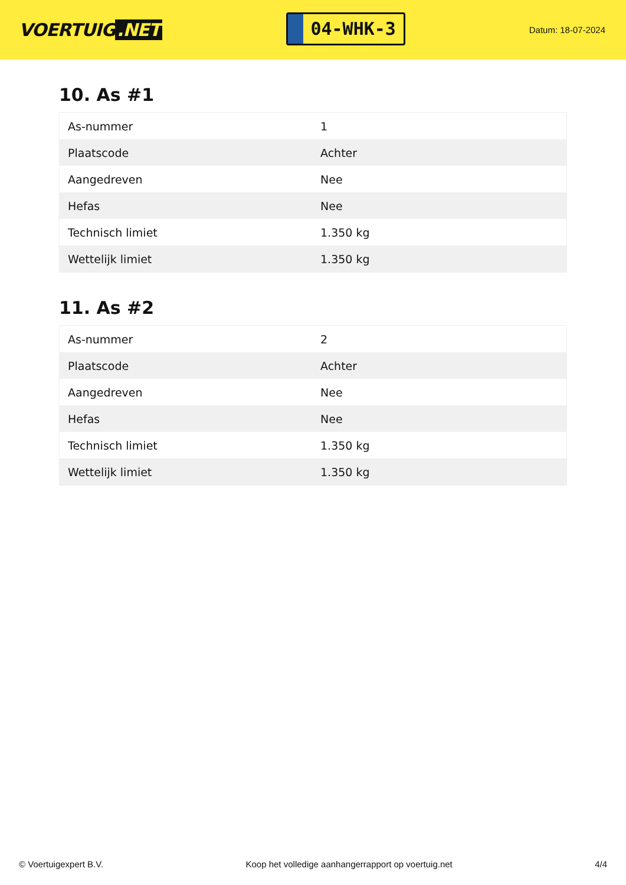VOERTUIG.NET
04-WHK-3
Datum: 18-07-2024
10. As #1
| As-nummer | 1 |
| Plaatscode | Achter |
| Aangedreven | Nee |
| Hefas | Nee |
| Technisch limiet | 1.350 kg |
| Wettelijk limiet | 1.350 kg |
11. As #2
| As-nummer | 2 |
| Plaatscode | Achter |
| Aangedreven | Nee |
| Hefas | Nee |
| Technisch limiet | 1.350 kg |
| Wettelijk limiet | 1.350 kg |
© Voertuigexpert B.V. Koop het volledige aanhangerrapport op voertuig.net 4/4